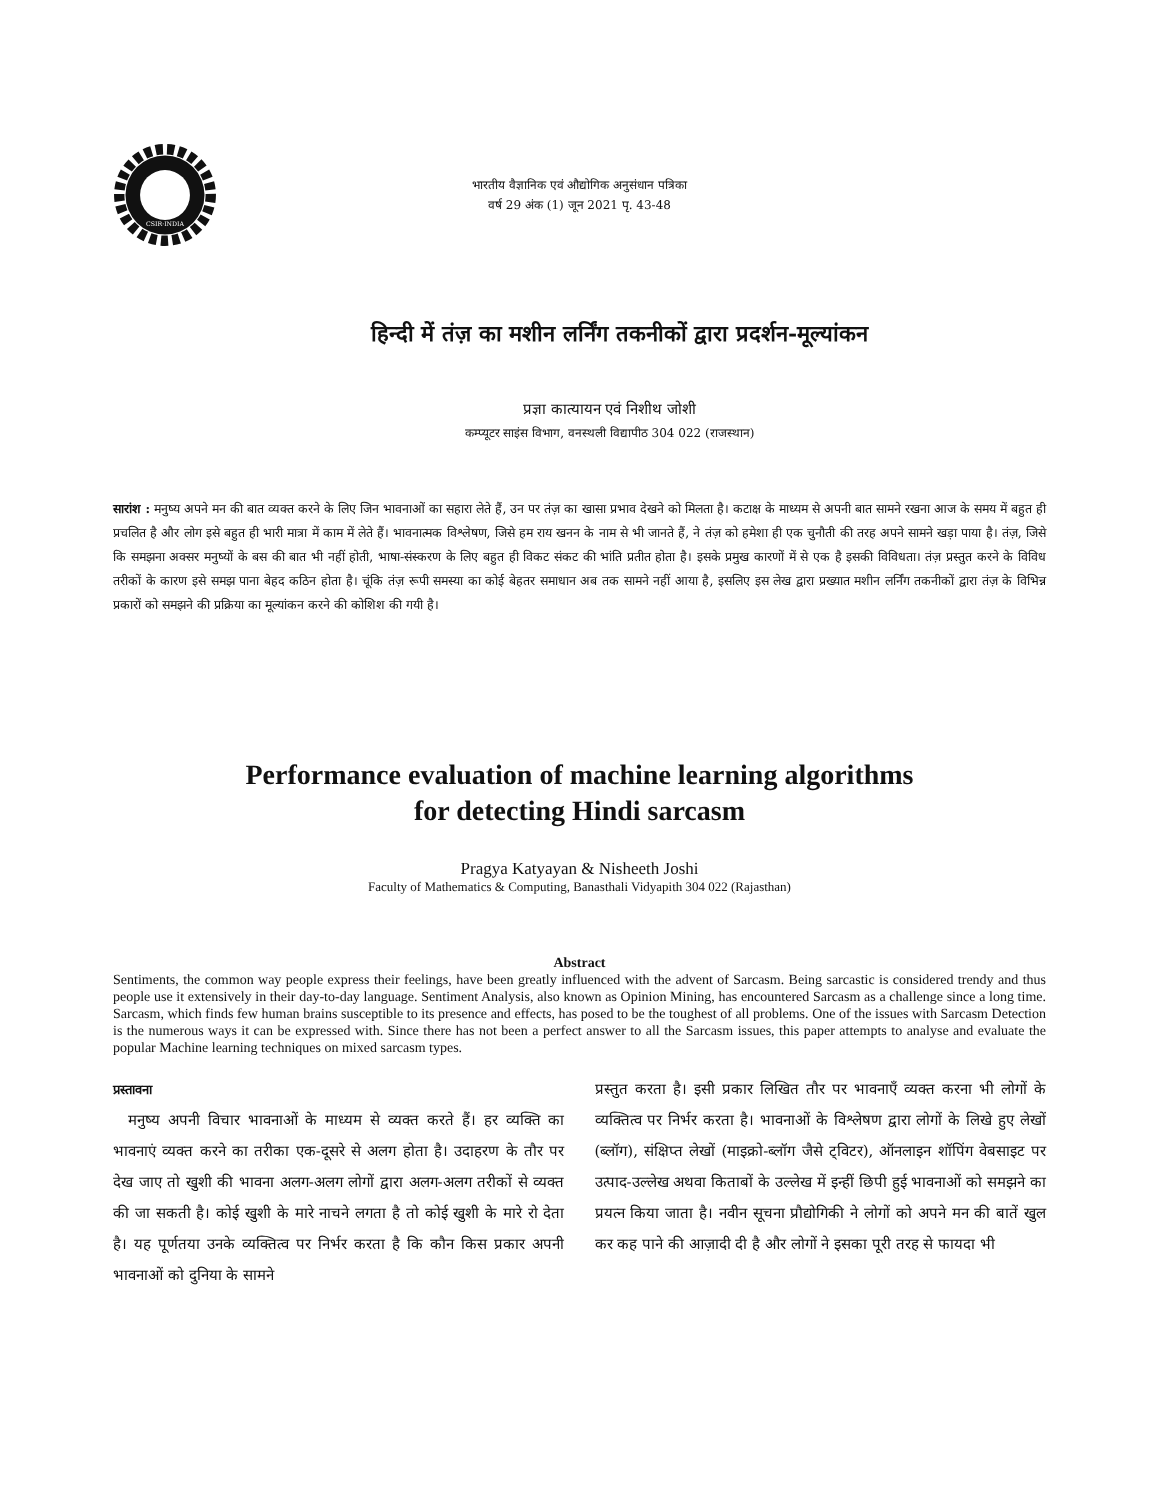CSIR·INDIA
भारतीय वैज्ञानिक एवं औद्योगिक अनुसंधान पत्रिका
वर्ष 29 अंक (1) जून 2021 पृ. 43-48
हिन्दी में तंज़ का मशीन लर्निंग तकनीकों द्वारा प्रदर्शन-मूल्यांकन
प्रज्ञा कात्यायन एवं निशीथ जोशी
कम्प्यूटर साइंस विभाग, वनस्थली विद्यापीठ 304 022 (राजस्थान)
सारांश : मनुष्य अपने मन की बात व्यक्त करने के लिए जिन भावनाओं का सहारा लेते हैं, उन पर तंज़ का खासा प्रभाव देखने को मिलता है। कटाक्ष के माध्यम से अपनी बात सामने रखना आज के समय में बहुत ही प्रचलित है और लोग इसे बहुत ही भारी मात्रा में काम में लेते हैं। भावनात्मक विश्लेषण, जिसे हम राय खनन के नाम से भी जानते हैं, ने तंज़ को हमेशा ही एक चुनौती की तरह अपने सामने खड़ा पाया है। तंज़, जिसे कि समझना अक्सर मनुष्यों के बस की बात भी नहीं होती, भाषा-संस्करण के लिए बहुत ही विकट संकट की भांति प्रतीत होता है। इसके प्रमुख कारणों में से एक है इसकी विविधता। तंज़ प्रस्तुत करने के विविध तरीकों के कारण इसे समझ पाना बेहद कठिन होता है। चूंकि तंज़ रूपी समस्या का कोई बेहतर समाधान अब तक सामने नहीं आया है, इसलिए इस लेख द्वारा प्रख्यात मशीन लर्निंग तकनीकों द्वारा तंज़ के विभिन्न प्रकारों को समझने की प्रक्रिया का मूल्यांकन करने की कोशिश की गयी है।
Performance evaluation of machine learning algorithms
for detecting Hindi sarcasm
Pragya Katyayan & Nisheeth Joshi
Faculty of Mathematics & Computing, Banasthali Vidyapith 304 022 (Rajasthan)
Abstract
Sentiments, the common way people express their feelings, have been greatly influenced with the advent of Sarcasm. Being sarcastic is considered trendy and thus people use it extensively in their day-to-day language. Sentiment Analysis, also known as Opinion Mining, has encountered Sarcasm as a challenge since a long time. Sarcasm, which finds few human brains susceptible to its presence and effects, has posed to be the toughest of all problems. One of the issues with Sarcasm Detection is the numerous ways it can be expressed with. Since there has not been a perfect answer to all the Sarcasm issues, this paper attempts to analyse and evaluate the popular Machine learning techniques on mixed sarcasm types.
प्रस्तावना
 मनुष्य अपनी विचार भावनाओं के माध्यम से व्यक्त करते हैं। हर व्यक्ति का भावनाएं व्यक्त करने का तरीका एक-दूसरे से अलग होता है। उदाहरण के तौर पर देख जाए तो खुशी की भावना अलग-अलग लोगों द्वारा अलग-अलग तरीकों से व्यक्त की जा सकती है। कोई खुशी के मारे नाचने लगता है तो कोई खुशी के मारे रो देता है। यह पूर्णतया उनके व्यक्तित्व पर निर्भर करता है कि कौन किस प्रकार अपनी भावनाओं को दुनिया के सामने
प्रस्तुत करता है। इसी प्रकार लिखित तौर पर भावनाएँ व्यक्त करना भी लोगों के व्यक्तित्व पर निर्भर करता है। भावनाओं के विश्लेषण द्वारा लोगों के लिखे हुए लेखों (ब्लॉग), संक्षिप्त लेखों (माइक्रो-ब्लॉग जैसे ट्विटर), ऑनलाइन शॉपिंग वेबसाइट पर उत्पाद-उल्लेख अथवा किताबों के उल्लेख में इन्हीं छिपी हुई भावनाओं को समझने का प्रयत्न किया जाता है। नवीन सूचना प्रौद्योगिकी ने लोगों को अपने मन की बातें खुल कर कह पाने की आज़ादी दी है और लोगों ने इसका पूरी तरह से फायदा भी